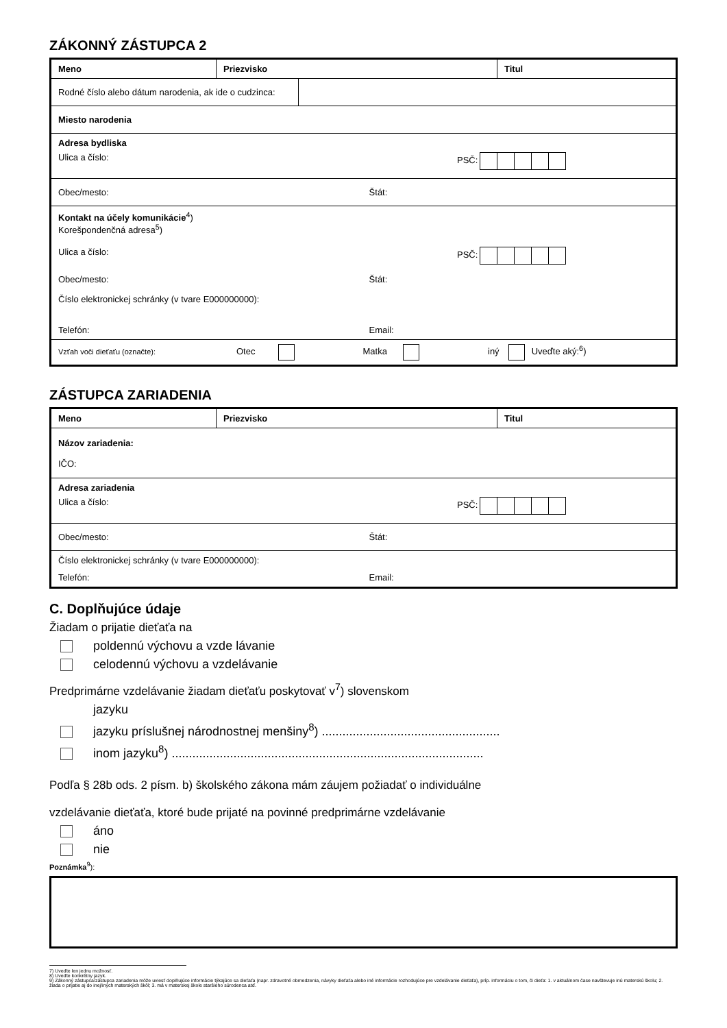ZÁKONNÝ ZÁSTUPCA 2
| Meno | Priezvisko | Titul |
| / Rodné číslo alebo dátum narodenia, ak ide o cudzinca: / / | | |
| Miesto narodenia | | |
| Adresa bydliska Ulica a číslo: PSČ: | | |
| Obec/mesto: Štát: | | |
| Kontakt na účely komunikácie<sup>4</sup>) Korešpondenčná adresa<sup>5</sup>) Ulica a číslo: PSČ: Obec/mesto: Štát: Číslo elektronickej schránky (v tvare E000000000): Telefón: Email: | | |
| Vzťah voči dieťaťu (označte): Otec Matka iný Uveďte aký:<sup>6</sup>) | | |
ZÁSTUPCA ZARIADENIA
| Meno | Priezvisko | Titul |
| Názov zariadenia: IČO: | | |
| Adresa zariadenia Ulica a číslo: PSČ: | | |
| Obec/mesto: Štát: | | |
| Číslo elektronickej schránky (v tvare E000000000): Telefón: Email: | | |
C. Doplňujúce údaje
Žiadam o prijatie dieťaťa na
poldennú výchovu a vzde lávanie
celodennú výchovu a vzdelávanie
Predprimárne vzdelávanie žiadam dieťaťu poskytovať v<sup>7</sup>) slovenskom
jazyku
jazyku príslušnej národnostnej menšiny<sup>8</sup>) ....................................................
inom jazyku<sup>8</sup>) ...........................................................................................
Podľa § 28b ods. 2 písm. b) školského zákona mám záujem požiadať o individuálne
vzdelávanie dieťaťa, ktoré bude prijaté na povinné predprimárne vzdelávanie
áno
nie
Poznámka<sup>9</sup>):
7) Uveďte len jednu možnosť.
8) Uveďte konkrétny jazyk.
9) Zákonný zástupca/zástupca zariadenia môže uviesť doplňujúce informácie týkajúce sa dieťaťa (napr. zdravotné obmedzenia, návyky dieťaťa alebo iné informácie rozhodujúce pre vzdelávanie dieťaťa), príp. informáciu o tom, či dieťa: 1. v aktuálnom čase navštevuje inú materskú školu; 2. žiada o prijatie aj do inej/iných materských škôl; 3. má v materskej škole staršieho súrodenca atď.